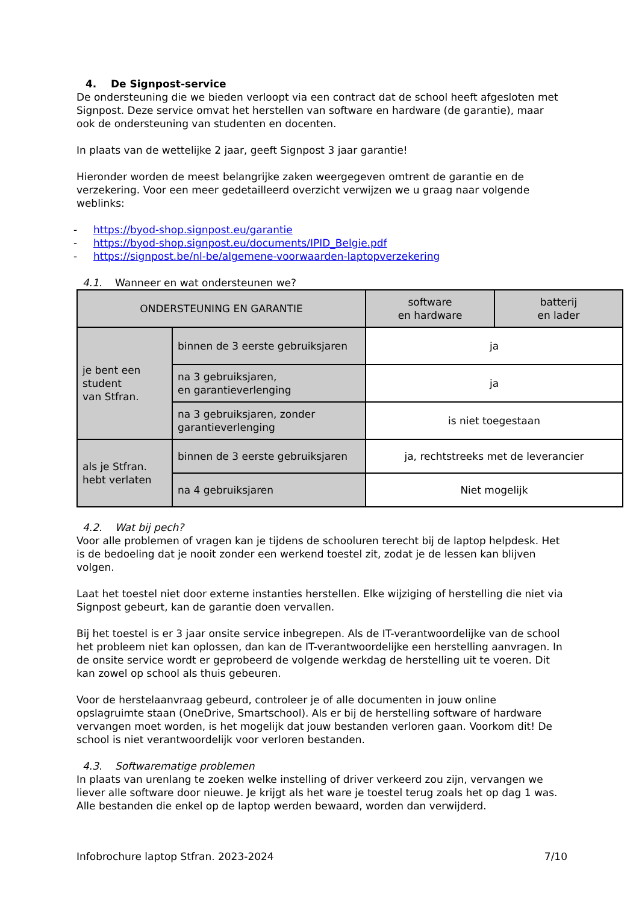4. De Signpost-service
De ondersteuning die we bieden verloopt via een contract dat de school heeft afgesloten met Signpost. Deze service omvat het herstellen van software en hardware (de garantie), maar ook de ondersteuning van studenten en docenten.
In plaats van de wettelijke 2 jaar, geeft Signpost 3 jaar garantie!
Hieronder worden de meest belangrijke zaken weergegeven omtrent de garantie en de verzekering. Voor een meer gedetailleerd overzicht verwijzen we u graag naar volgende weblinks:
- https://byod-shop.signpost.eu/garantie
- https://byod-shop.signpost.eu/documents/IPID_Belgie.pdf
- https://signpost.be/nl-be/algemene-voorwaarden-laptopverzekering
4.1. Wanneer en wat ondersteunen we?
| ONDERSTEUNING EN GARANTIE | | software en hardware | batterij en lader |
| je bent een student van Stfran. | binnen de 3 eerste gebruiksjaren | ja | |
| | na 3 gebruiksjaren, en garantieverlenging | ja | |
| | na 3 gebruiksjaren, zonder garantieverlenging | is niet toegestaan | |
| als je Stfran. hebt verlaten | binnen de 3 eerste gebruiksjaren | ja, rechtstreeks met de leverancier | |
| | na 4 gebruiksjaren | Niet mogelijk | |
4.2. Wat bij pech?
Voor alle problemen of vragen kan je tijdens de schooluren terecht bij de laptop helpdesk. Het is de bedoeling dat je nooit zonder een werkend toestel zit, zodat je de lessen kan blijven volgen.
Laat het toestel niet door externe instanties herstellen. Elke wijziging of herstelling die niet via Signpost gebeurt, kan de garantie doen vervallen.
Bij het toestel is er 3 jaar onsite service inbegrepen. Als de IT-verantwoordelijke van de school het probleem niet kan oplossen, dan kan de IT-verantwoordelijke een herstelling aanvragen. In de onsite service wordt er geprobeerd de volgende werkdag de herstelling uit te voeren. Dit kan zowel op school als thuis gebeuren.
Voor de herstelaanvraag gebeurd, controleer je of alle documenten in jouw online opslagruimte staan (OneDrive, Smartschool). Als er bij de herstelling software of hardware vervangen moet worden, is het mogelijk dat jouw bestanden verloren gaan. Voorkom dit! De school is niet verantwoordelijk voor verloren bestanden.
4.3. Softwarematige problemen
In plaats van urenlang te zoeken welke instelling of driver verkeerd zou zijn, vervangen we liever alle software door nieuwe. Je krijgt als het ware je toestel terug zoals het op dag 1 was. Alle bestanden die enkel op de laptop werden bewaard, worden dan verwijderd.
Infobrochure laptop Stfran. 2023-2024 7/10